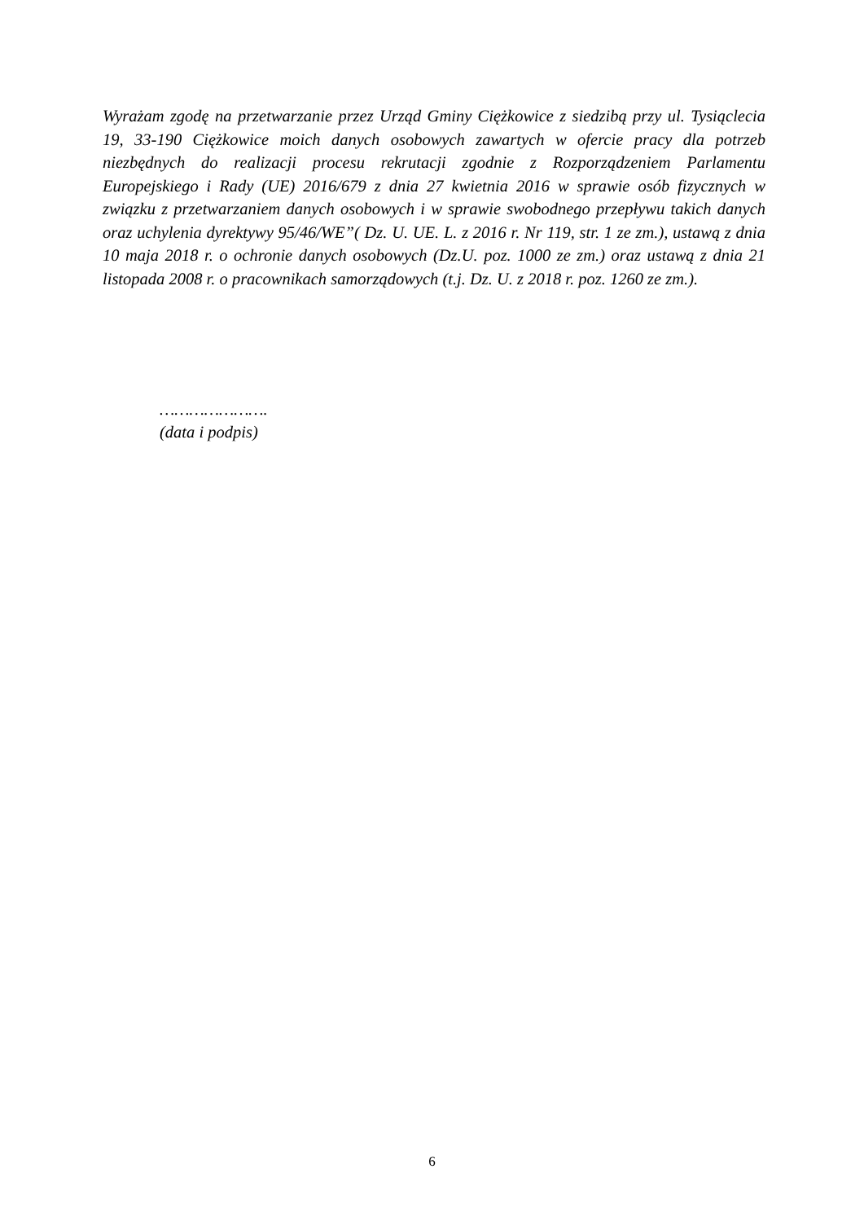Wyrażam zgodę na przetwarzanie przez Urząd Gminy Ciężkowice z siedzibą przy ul. Tysiąclecia 19, 33-190 Ciężkowice moich danych osobowych zawartych w ofercie pracy dla potrzeb niezbędnych do realizacji procesu rekrutacji zgodnie z Rozporządzeniem Parlamentu Europejskiego i Rady (UE) 2016/679 z dnia 27 kwietnia 2016 w sprawie osób fizycznych w związku z przetwarzaniem danych osobowych i w sprawie swobodnego przepływu takich danych oraz uchylenia dyrektywy 95/46/WE”( Dz. U. UE. L. z 2016 r. Nr 119, str. 1 ze zm.), ustawą z dnia 10 maja 2018 r. o ochronie danych osobowych (Dz.U. poz. 1000 ze zm.) oraz ustawą z dnia 21 listopada 2008 r. o pracownikach samorządowych (t.j. Dz. U. z 2018 r. poz. 1260 ze zm.).
………………….
(data i podpis)
6